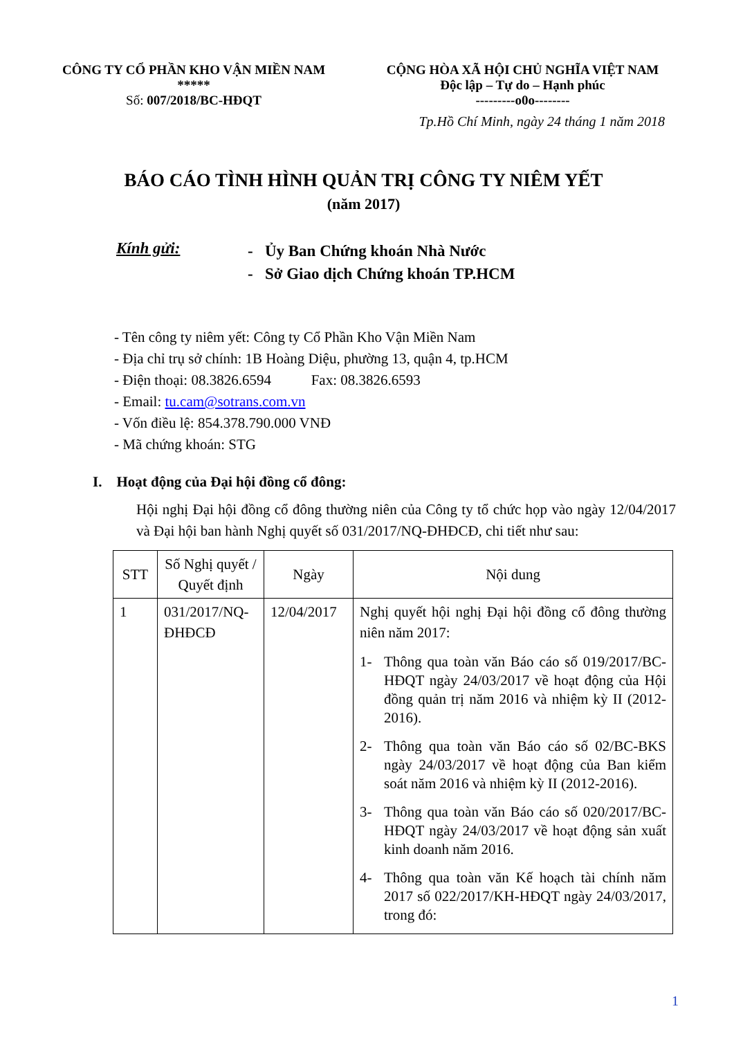CÔNG TY CỔ PHẦN KHO VẬN MIỀN NAM
*****
Số: 007/2018/BC-HĐQT
CỘNG HÒA XÃ HỘI CHỦ NGHĨA VIỆT NAM
Độc lập – Tự do – Hạnh phúc
---------o0o--------
Tp.Hồ Chí Minh, ngày 24 tháng 1 năm 2018
BÁO CÁO TÌNH HÌNH QUẢN TRỊ CÔNG TY NIÊM YẾT
(năm 2017)
Kính gửi:
- Ủy Ban Chứng khoán Nhà Nước
- Sở Giao dịch Chứng khoán TP.HCM
- Tên công ty niêm yết: Công ty Cổ Phần Kho Vận Miền Nam
- Địa chỉ trụ sở chính: 1B Hoàng Diệu, phường 13, quận 4, tp.HCM
- Điện thoại: 08.3826.6594 Fax: 08.3826.6593
- Email: tu.cam@sotrans.com.vn
- Vốn điều lệ: 854.378.790.000 VNĐ
- Mã chứng khoán: STG
I. Hoạt động của Đại hội đồng cổ đông:
Hội nghị Đại hội đồng cổ đông thường niên của Công ty tổ chức họp vào ngày 12/04/2017 và Đại hội ban hành Nghị quyết số 031/2017/NQ-ĐHĐCĐ, chi tiết như sau:
| STT | Số Nghị quyết / Quyết định | Ngày | Nội dung |
| --- | --- | --- | --- |
| 1 | 031/2017/NQ-ĐHĐCĐ | 12/04/2017 | Nghị quyết hội nghị Đại hội đồng cổ đông thường niên năm 2017: 1- Thông qua toàn văn Báo cáo số 019/2017/BC-HĐQT ngày 24/03/2017 về hoạt động của Hội đồng quản trị năm 2016 và nhiệm kỳ II (2012-2016). 2- Thông qua toàn văn Báo cáo số 02/BC-BKS ngày 24/03/2017 về hoạt động của Ban kiểm soát năm 2016 và nhiệm kỳ II (2012-2016). 3- Thông qua toàn văn Báo cáo số 020/2017/BC-HĐQT ngày 24/03/2017 về hoạt động sản xuất kinh doanh năm 2016. 4- Thông qua toàn văn Kế hoạch tài chính năm 2017 số 022/2017/KH-HĐQT ngày 24/03/2017, trong đó: |
1